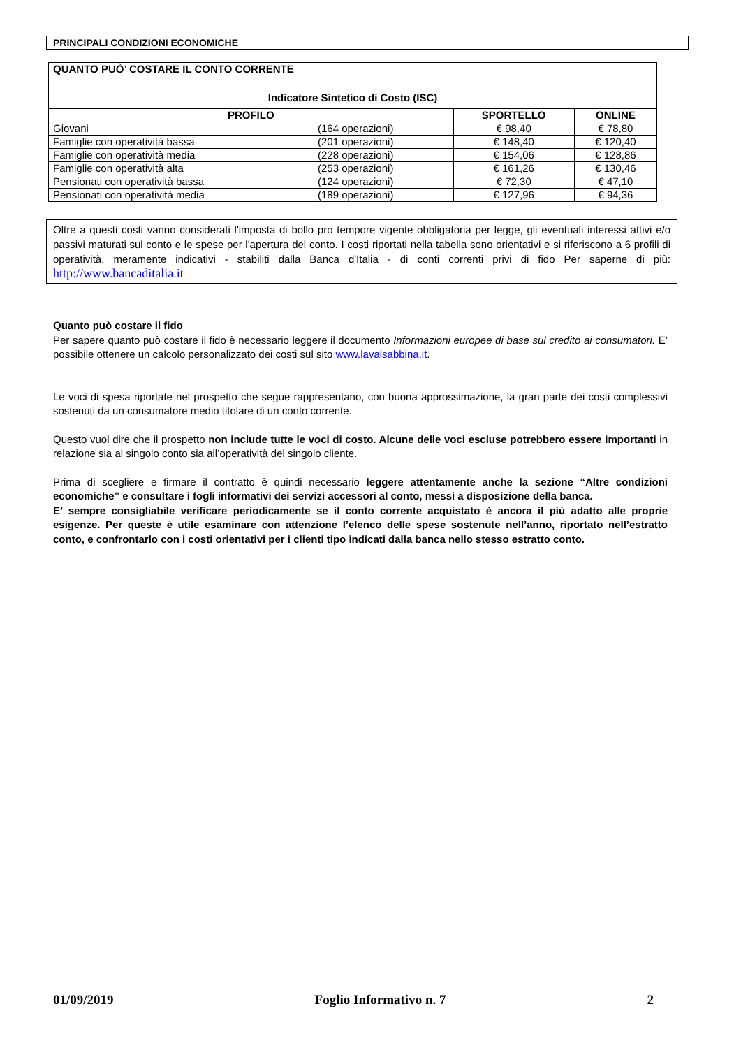PRINCIPALI CONDIZIONI ECONOMICHE
| QUANTO PUÒ’ COSTARE IL CONTO CORRENTE | | | |
| Indicatore Sintetico di Costo (ISC) | | | |
| PROFILO | | SPORTELLO | ONLINE |
| Giovani | (164 operazioni) | € 98,40 | € 78,80 |
| Famiglie con operatività bassa | (201 operazioni) | € 148,40 | € 120,40 |
| Famiglie con operatività media | (228 operazioni) | € 154,06 | € 128,86 |
| Famiglie con operatività alta | (253 operazioni) | € 161,26 | € 130,46 |
| Pensionati con operatività bassa | (124 operazioni) | € 72,30 | € 47,10 |
| Pensionati con operatività media | (189 operazioni) | € 127,96 | € 94,36 |
Oltre a questi costi vanno considerati l'imposta di bollo pro tempore vigente obbligatoria per legge, gli eventuali interessi attivi e/o passivi maturati sul conto e le spese per l'apertura del conto. I costi riportati nella tabella sono orientativi e si riferiscono a 6 profili di operatività, meramente indicativi - stabiliti dalla Banca d'Italia - di conti correnti privi di fido Per saperne di più: http://www.bancaditalia.it
Quanto può costare il fido
Per sapere quanto può costare il fido è necessario leggere il documento Informazioni europee di base sul credito ai consumatori. E’ possibile ottenere un calcolo personalizzato dei costi sul sito www.lavalsabbina.it.
Le voci di spesa riportate nel prospetto che segue rappresentano, con buona approssimazione, la gran parte dei costi complessivi sostenuti da un consumatore medio titolare di un conto corrente.
Questo vuol dire che il prospetto non include tutte le voci di costo. Alcune delle voci escluse potrebbero essere importanti in relazione sia al singolo conto sia all’operatività del singolo cliente.
Prima di scegliere e firmare il contratto è quindi necessario leggere attentamente anche la sezione “Altre condizioni economiche” e consultare i fogli informativi dei servizi accessori al conto, messi a disposizione della banca.
E’ sempre consigliabile verificare periodicamente se il conto corrente acquistato è ancora il più adatto alle proprie esigenze. Per queste è utile esaminare con attenzione l’elenco delle spese sostenute nell’anno, riportato nell’estratto conto, e confrontarlo con i costi orientativi per i clienti tipo indicati dalla banca nello stesso estratto conto.
01/09/2019 Foglio Informativo n. 7 2